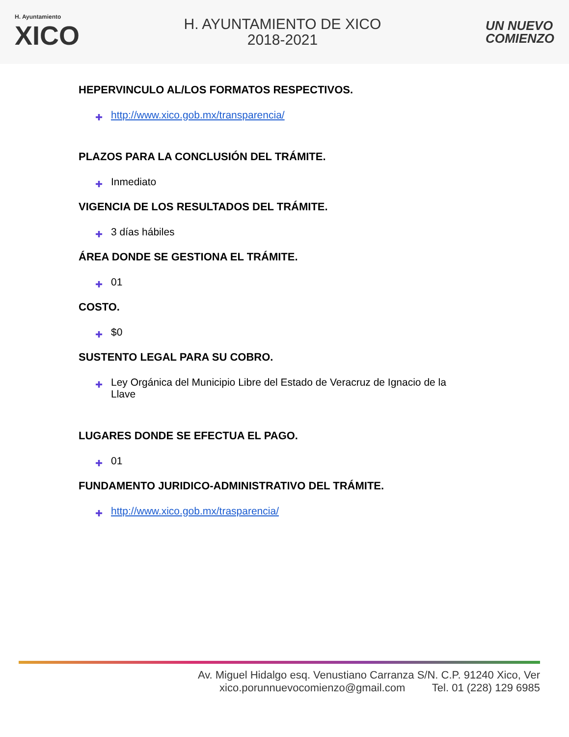H. Ayuntamiento
XICO
H. AYUNTAMIENTO DE XICO
2018-2021
UN NUEVO
COMIENZO
HEPERVINCULO AL/LOS FORMATOS RESPECTIVOS.
✚ http://www.xico.gob.mx/transparencia/
PLAZOS PARA LA CONCLUSIÓN DEL TRÁMITE.
✚ Inmediato
VIGENCIA DE LOS RESULTADOS DEL TRÁMITE.
✚ 3 días hábiles
ÁREA DONDE SE GESTIONA EL TRÁMITE.
✚ 01
COSTO.
✚ $0
SUSTENTO LEGAL PARA SU COBRO.
✚ Ley Orgánica del Municipio Libre del Estado de Veracruz de Ignacio de la Llave
LUGARES DONDE SE EFECTUA EL PAGO.
✚ 01
FUNDAMENTO JURIDICO-ADMINISTRATIVO DEL TRÁMITE.
✚ http://www.xico.gob.mx/trasparencia/
Av. Miguel Hidalgo esq. Venustiano Carranza S/N. C.P. 91240 Xico, Ver
xico.porunnuevocomienzo@gmail.com Tel. 01 (228) 129 6985